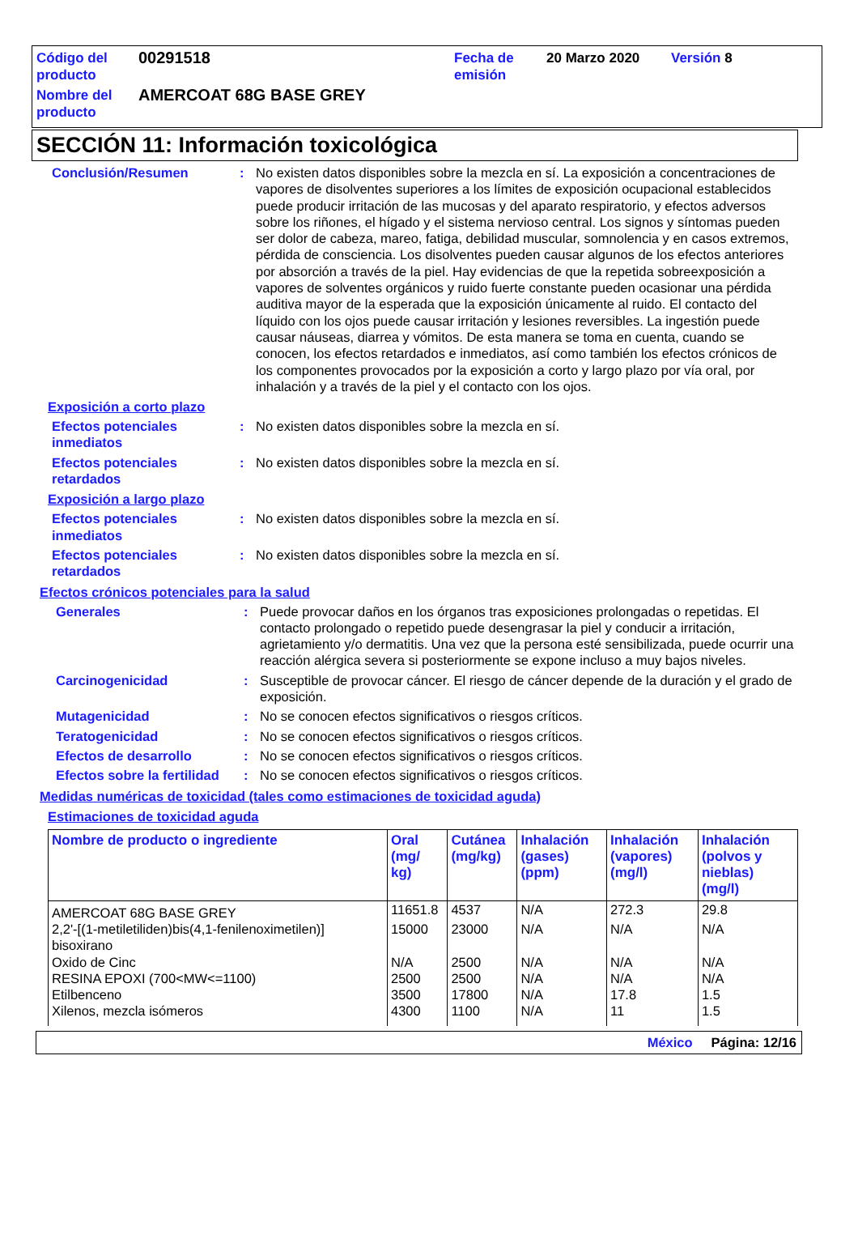| Código del producto | 00291518 | Fecha de emisión | 20 Marzo 2020 | Versión 8 |
| Nombre del producto | AMERCOAT 68G BASE GREY | | | |
SECCIÓN 11: Información toxicológica
Conclusión/Resumen : No existen datos disponibles sobre la mezcla en sí. La exposición a concentraciones de vapores de disolventes superiores a los límites de exposición ocupacional establecidos puede producir irritación de las mucosas y del aparato respiratorio, y efectos adversos sobre los riñones, el hígado y el sistema nervioso central. Los signos y síntomas pueden ser dolor de cabeza, mareo, fatiga, debilidad muscular, somnolencia y en casos extremos, pérdida de consciencia. Los disolventes pueden causar algunos de los efectos anteriores por absorción a través de la piel. Hay evidencias de que la repetida sobreexposición a vapores de solventes orgánicos y ruido fuerte constante pueden ocasionar una pérdida auditiva mayor de la esperada que la exposición únicamente al ruido. El contacto del líquido con los ojos puede causar irritación y lesiones reversibles. La ingestión puede causar náuseas, diarrea y vómitos. De esta manera se toma en cuenta, cuando se conocen, los efectos retardados e inmediatos, así como también los efectos crónicos de los componentes provocados por la exposición a corto y largo plazo por vía oral, por inhalación y a través de la piel y el contacto con los ojos.
Exposición a corto plazo
Efectos potenciales inmediatos
: No existen datos disponibles sobre la mezcla en sí.
Efectos potenciales retardados
: No existen datos disponibles sobre la mezcla en sí.
Exposición a largo plazo
Efectos potenciales inmediatos
: No existen datos disponibles sobre la mezcla en sí.
Efectos potenciales retardados
: No existen datos disponibles sobre la mezcla en sí.
Efectos crónicos potenciales para la salud
Generales : Puede provocar daños en los órganos tras exposiciones prolongadas o repetidas. El contacto prolongado o repetido puede desengrasar la piel y conducir a irritación, agrietamiento y/o dermatitis. Una vez que la persona esté sensibilizada, puede ocurrir una reacción alérgica severa si posteriormente se expone incluso a muy bajos niveles.
Carcinogenicidad : Susceptible de provocar cáncer. El riesgo de cáncer depende de la duración y el grado de exposición.
Mutagenicidad : No se conocen efectos significativos o riesgos críticos.
Teratogenicidad : No se conocen efectos significativos o riesgos críticos.
Efectos de desarrollo : No se conocen efectos significativos o riesgos críticos.
Efectos sobre la fertilidad
: No se conocen efectos significativos o riesgos críticos.
Medidas numéricas de toxicidad (tales como estimaciones de toxicidad aguda)
Estimaciones de toxicidad aguda
| Nombre de producto o ingrediente | Oral (mg/ kg) | Cutánea (mg/kg) | Inhalación (gases) (ppm) | Inhalación (vapores) (mg/l) | Inhalación (polvos y nieblas) (mg/l) |
| --- | --- | --- | --- | --- | --- |
| AMERCOAT 68G BASE GREY | 11651.8 | 4537 | N/A | 272.3 | 29.8 |
| 2,2'-[(1-metiletiliden)bis(4,1-fenilenoximetilen)] bisoxirano | 15000 | 23000 | N/A | N/A | N/A |
| Oxido de Cinc | N/A | 2500 | N/A | N/A | N/A |
| RESINA EPOXI (700<MW<=1100) | 2500 | 2500 | N/A | N/A | N/A |
| Etilbenceno | 3500 | 17800 | N/A | 17.8 | 1.5 |
| Xilenos, mezcla isómeros | 4300 | 1100 | N/A | 11 | 1.5 |
México Página: 12/16